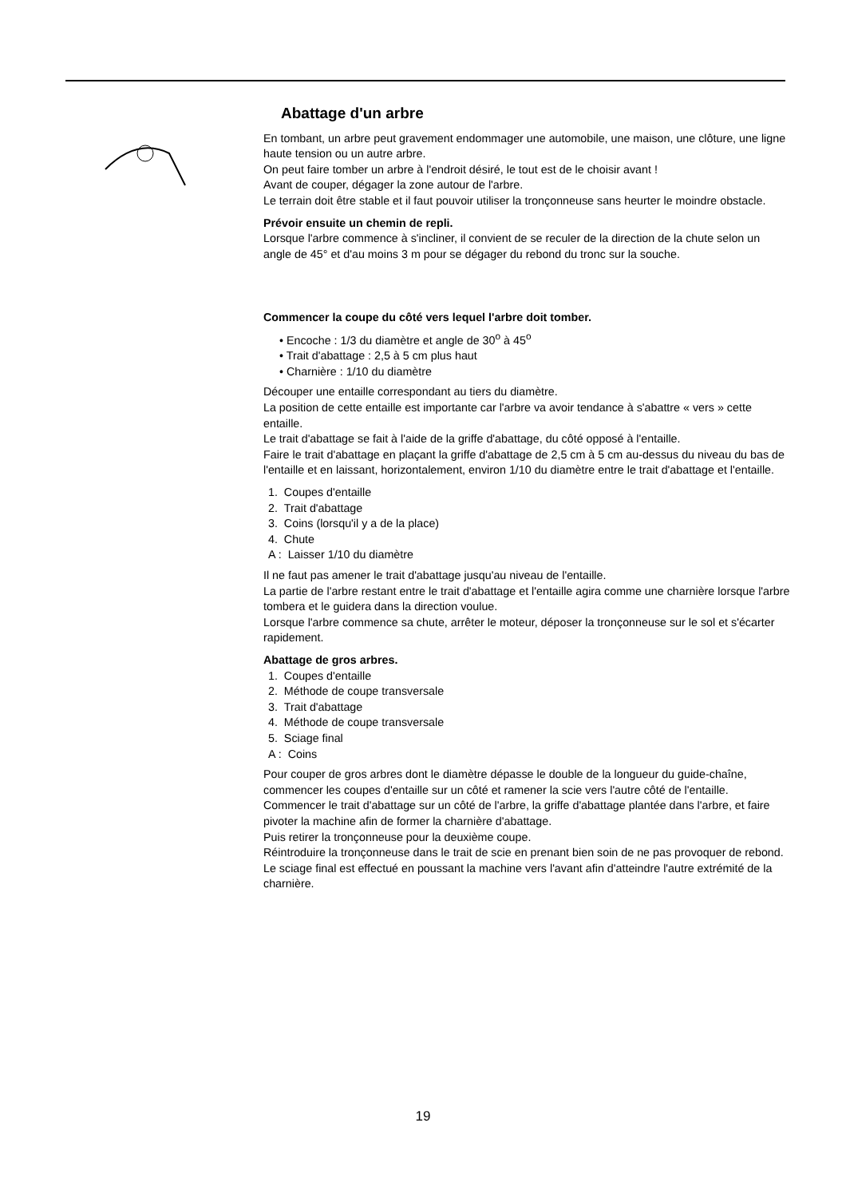Abattage d'un arbre
En tombant, un arbre peut gravement endommager une automobile, une maison, une clôture, une ligne haute tension ou un autre arbre.
On peut faire tomber un arbre à l'endroit désiré, le tout est de le choisir avant !
Avant de couper, dégager la zone autour de l'arbre.
Le terrain doit être stable et il faut pouvoir utiliser la tronçonneuse sans heurter le moindre obstacle.
Prévoir ensuite un chemin de repli.
Lorsque l'arbre commence à s'incliner, il convient de se reculer de la direction de la chute selon un angle de 45° et d'au moins 3 m pour se dégager du rebond du tronc sur la souche.
Commencer la coupe du côté vers lequel l'arbre doit tomber.
• Encoche : 1/3 du diamètre et angle de 30<sup>o</sup> à 45<sup>o</sup>
• Trait d'abattage : 2,5 à 5 cm plus haut
• Charnière : 1/10 du diamètre
Découper une entaille correspondant au tiers du diamètre.
La position de cette entaille est importante car l'arbre va avoir tendance à s'abattre « vers » cette entaille.
Le trait d'abattage se fait à l'aide de la griffe d'abattage, du côté opposé à l'entaille.
Faire le trait d'abattage en plaçant la griffe d'abattage de 2,5 cm à 5 cm au-dessus du niveau du bas de l'entaille et en laissant, horizontalement, environ 1/10 du diamètre entre le trait d'abattage et l'entaille.
1. Coupes d'entaille
2. Trait d'abattage
3. Coins (lorsqu'il y a de la place)
4. Chute
A : Laisser 1/10 du diamètre
Il ne faut pas amener le trait d'abattage jusqu'au niveau de l'entaille.
La partie de l'arbre restant entre le trait d'abattage et l'entaille agira comme une charnière lorsque l'arbre tombera et le guidera dans la direction voulue.
Lorsque l'arbre commence sa chute, arrêter le moteur, déposer la tronçonneuse sur le sol et s'écarter rapidement.
Abattage de gros arbres.
1. Coupes d'entaille
2. Méthode de coupe transversale
3. Trait d'abattage
4. Méthode de coupe transversale
5. Sciage final
A : Coins
Pour couper de gros arbres dont le diamètre dépasse le double de la longueur du guide-chaîne, commencer les coupes d'entaille sur un côté et ramener la scie vers l'autre côté de l'entaille.
Commencer le trait d'abattage sur un côté de l'arbre, la griffe d'abattage plantée dans l'arbre, et faire pivoter la machine afin de former la charnière d'abattage.
Puis retirer la tronçonneuse pour la deuxième coupe.
Réintroduire la tronçonneuse dans le trait de scie en prenant bien soin de ne pas provoquer de rebond.
Le sciage final est effectué en poussant la machine vers l'avant afin d'atteindre l'autre extrémité de la charnière.
19